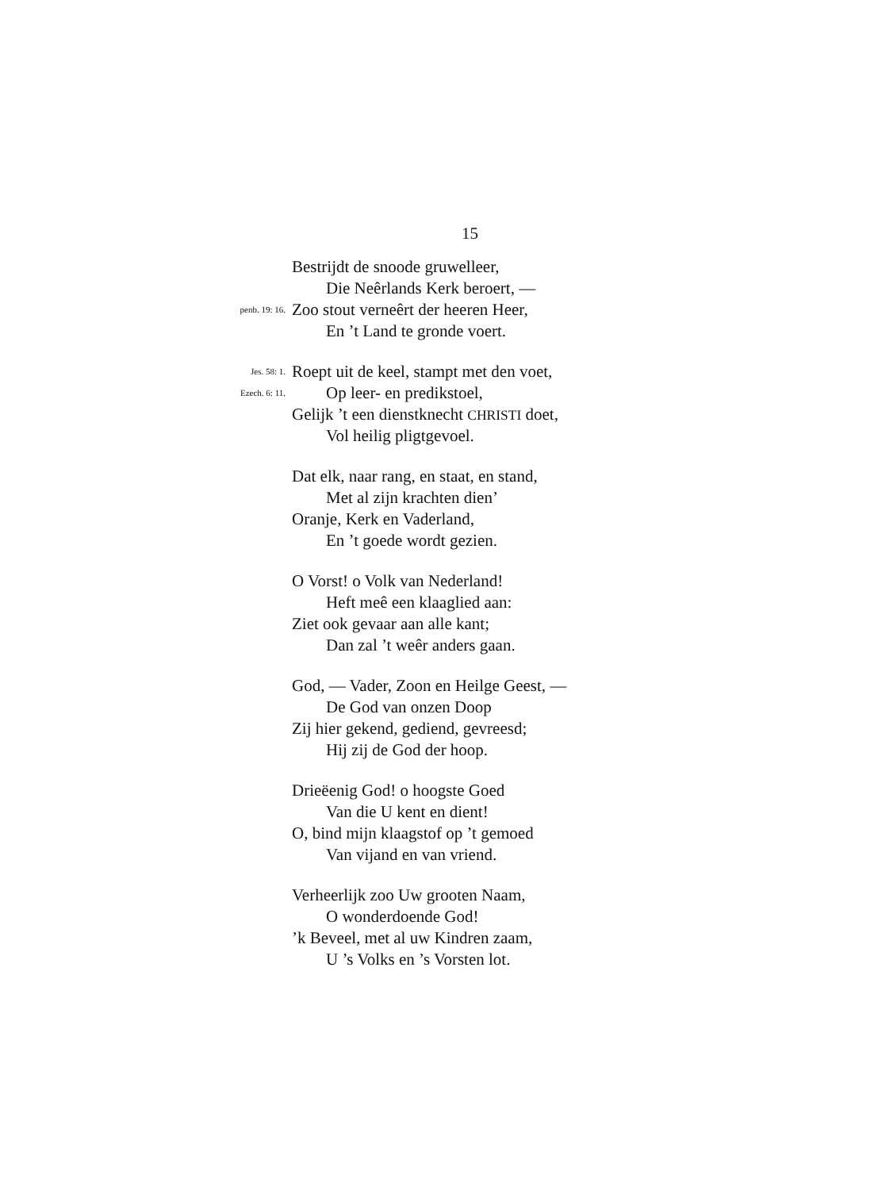15
Bestrijdt de snoode gruwelleer,
Die Neêrlands Kerk beroert, —
penb. 19: 16. Zoo stout verneêrt der heeren Heer,
En ’t Land te gronde voert.
Jes. 58: 1. Roept uit de keel, stampt met den voet,
Ezech. 6: 11. Op leer- en predikstoel,
Gelijk ’t een dienstknecht CHRISTI doet,
Vol heilig pligtgevoel.
Dat elk, naar rang, en staat, en stand,
Met al zijn krachten dien’
Oranje, Kerk en Vaderland,
En ’t goede wordt gezien.
O Vorst! o Volk van Nederland!
Heft meê een klaaglied aan:
Ziet ook gevaar aan alle kant;
Dan zal ’t weêr anders gaan.
God, — Vader, Zoon en Heilge Geest, —
De God van onzen Doop
Zij hier gekend, gediend, gevreesd;
Hij zij de God der hoop.
Drieëenig God! o hoogste Goed
Van die U kent en dient!
O, bind mijn klaagstof op ’t gemoed
Van vijand en van vriend.
Verheerlijk zoo Uw grooten Naam,
O wonderdoende God!
’k Beveel, met al uw Kindren zaam,
U ’s Volks en ’s Vorsten lot.